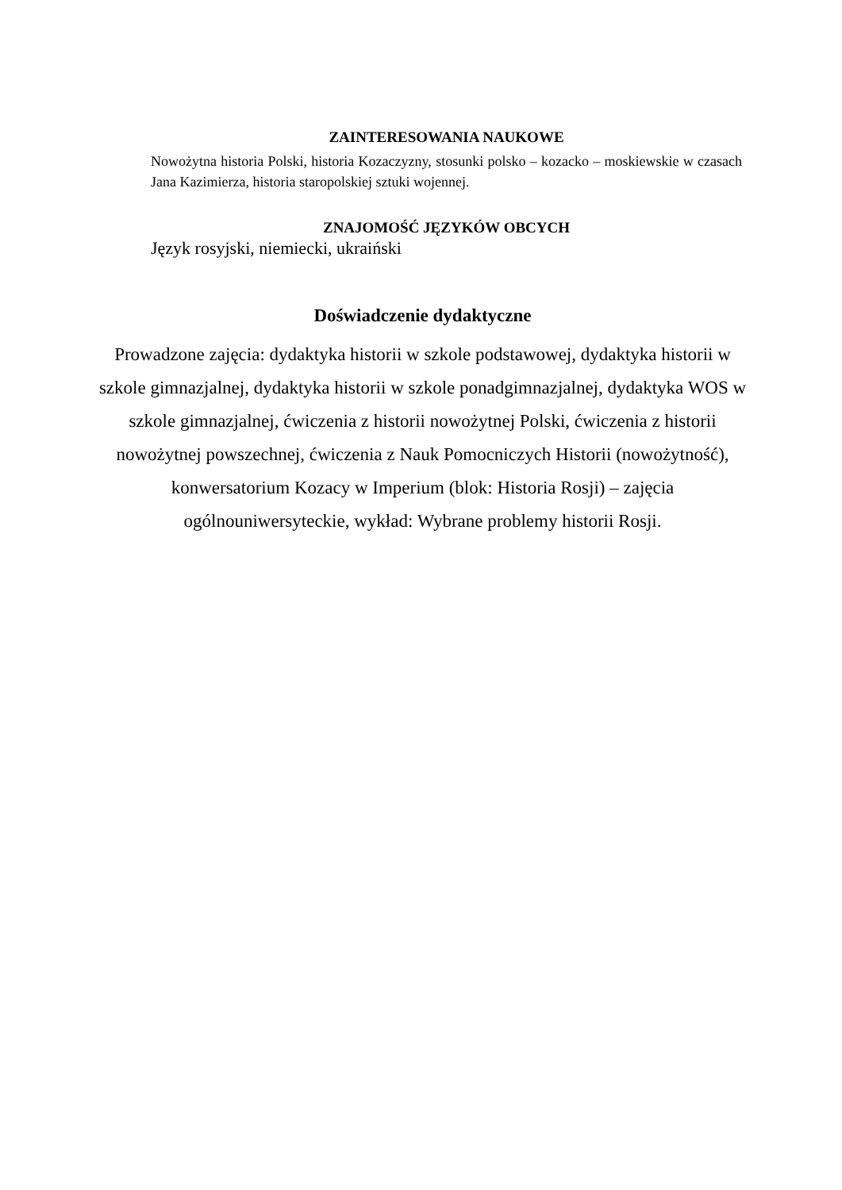ZAINTERESOWANIA NAUKOWE
Nowożytna historia Polski, historia Kozaczyzny, stosunki polsko – kozacko – moskiewskie w czasach Jana Kazimierza, historia staropolskiej sztuki wojennej.
ZNAJOMOŚĆ JĘZYKÓW OBCYCH
Język rosyjski, niemiecki, ukraiński
Doświadczenie dydaktyczne
Prowadzone zajęcia: dydaktyka historii w szkole podstawowej, dydaktyka historii w szkole gimnazjalnej, dydaktyka historii w szkole ponadgimnazjalnej, dydaktyka WOS w szkole gimnazjalnej, ćwiczenia z historii nowożytnej Polski, ćwiczenia z historii nowożytnej powszechnej, ćwiczenia z Nauk Pomocniczych Historii (nowożytność), konwersatorium Kozacy w Imperium (blok: Historia Rosji) – zajęcia ogólnouniwersyteckie, wykład: Wybrane problemy historii Rosji.